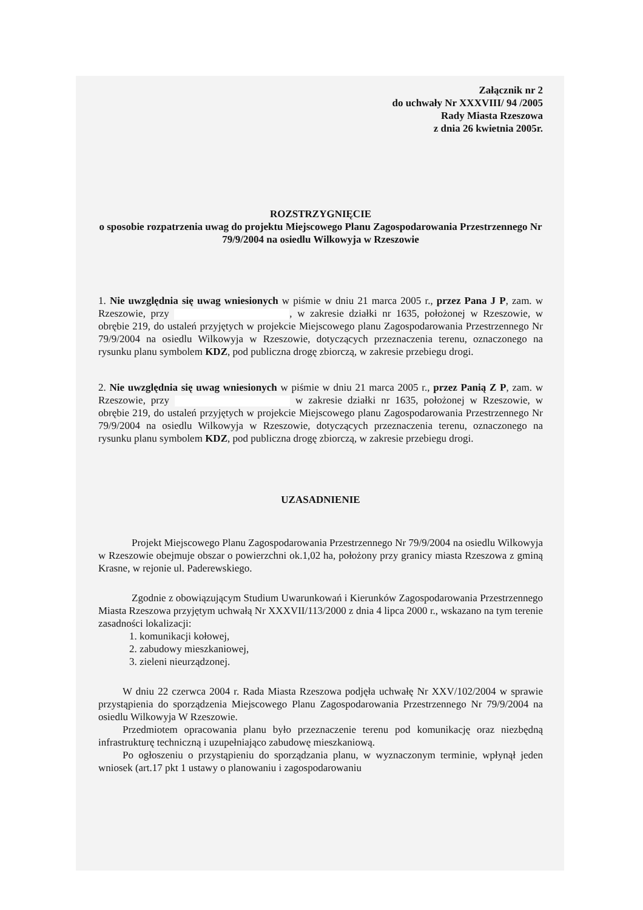Załącznik nr 2
do uchwały Nr XXXVIII/ 94 /2005
Rady Miasta Rzeszowa
z dnia 26 kwietnia 2005r.
ROZSTRZYGNIĘCIE
o sposobie rozpatrzenia uwag do projektu Miejscowego Planu Zagospodarowania Przestrzennego Nr 79/9/2004 na osiedlu Wilkowyja w Rzeszowie
1. Nie uwzględnia się uwag wniesionych w piśmie w dniu 21 marca 2005 r., przez Pana J P, zam. w Rzeszowie, przy , w zakresie działki nr 1635, położonej w Rzeszowie, w obrębie 219, do ustaleń przyjętych w projekcie Miejscowego planu Zagospodarowania Przestrzennego Nr 79/9/2004 na osiedlu Wilkowyja w Rzeszowie, dotyczących przeznaczenia terenu, oznaczonego na rysunku planu symbolem KDZ, pod publiczna drogę zbiorczą, w zakresie przebiegu drogi.
2. Nie uwzględnia się uwag wniesionych w piśmie w dniu 21 marca 2005 r., przez Panią Z P, zam. w Rzeszowie, przy w zakresie działki nr 1635, położonej w Rzeszowie, w obrębie 219, do ustaleń przyjętych w projekcie Miejscowego planu Zagospodarowania Przestrzennego Nr 79/9/2004 na osiedlu Wilkowyja w Rzeszowie, dotyczących przeznaczenia terenu, oznaczonego na rysunku planu symbolem KDZ, pod publiczna drogę zbiorczą, w zakresie przebiegu drogi.
UZASADNIENIE
Projekt Miejscowego Planu Zagospodarowania Przestrzennego Nr 79/9/2004 na osiedlu Wilkowyja w Rzeszowie obejmuje obszar o powierzchni ok.1,02 ha, położony przy granicy miasta Rzeszowa z gminą Krasne, w rejonie ul. Paderewskiego.
Zgodnie z obowiązującym Studium Uwarunkowań i Kierunków Zagospodarowania Przestrzennego Miasta Rzeszowa przyjętym uchwałą Nr XXXVII/113/2000 z dnia 4 lipca 2000 r., wskazano na tym terenie zasadności lokalizacji:
1. komunikacji kołowej,
2. zabudowy mieszkaniowej,
3. zieleni nieurządzonej.
W dniu 22 czerwca 2004 r. Rada Miasta Rzeszowa podjęła uchwałę Nr XXV/102/2004 w sprawie przystąpienia do sporządzenia Miejscowego Planu Zagospodarowania Przestrzennego Nr 79/9/2004 na osiedlu Wilkowyja W Rzeszowie.
Przedmiotem opracowania planu było przeznaczenie terenu pod komunikację oraz niezbędną infrastrukturę techniczną i uzupełniająco zabudowę mieszkaniową.
Po ogłoszeniu o przystąpieniu do sporządzania planu, w wyznaczonym terminie, wpłynął jeden wniosek (art.17 pkt 1 ustawy o planowaniu i zagospodarowaniu